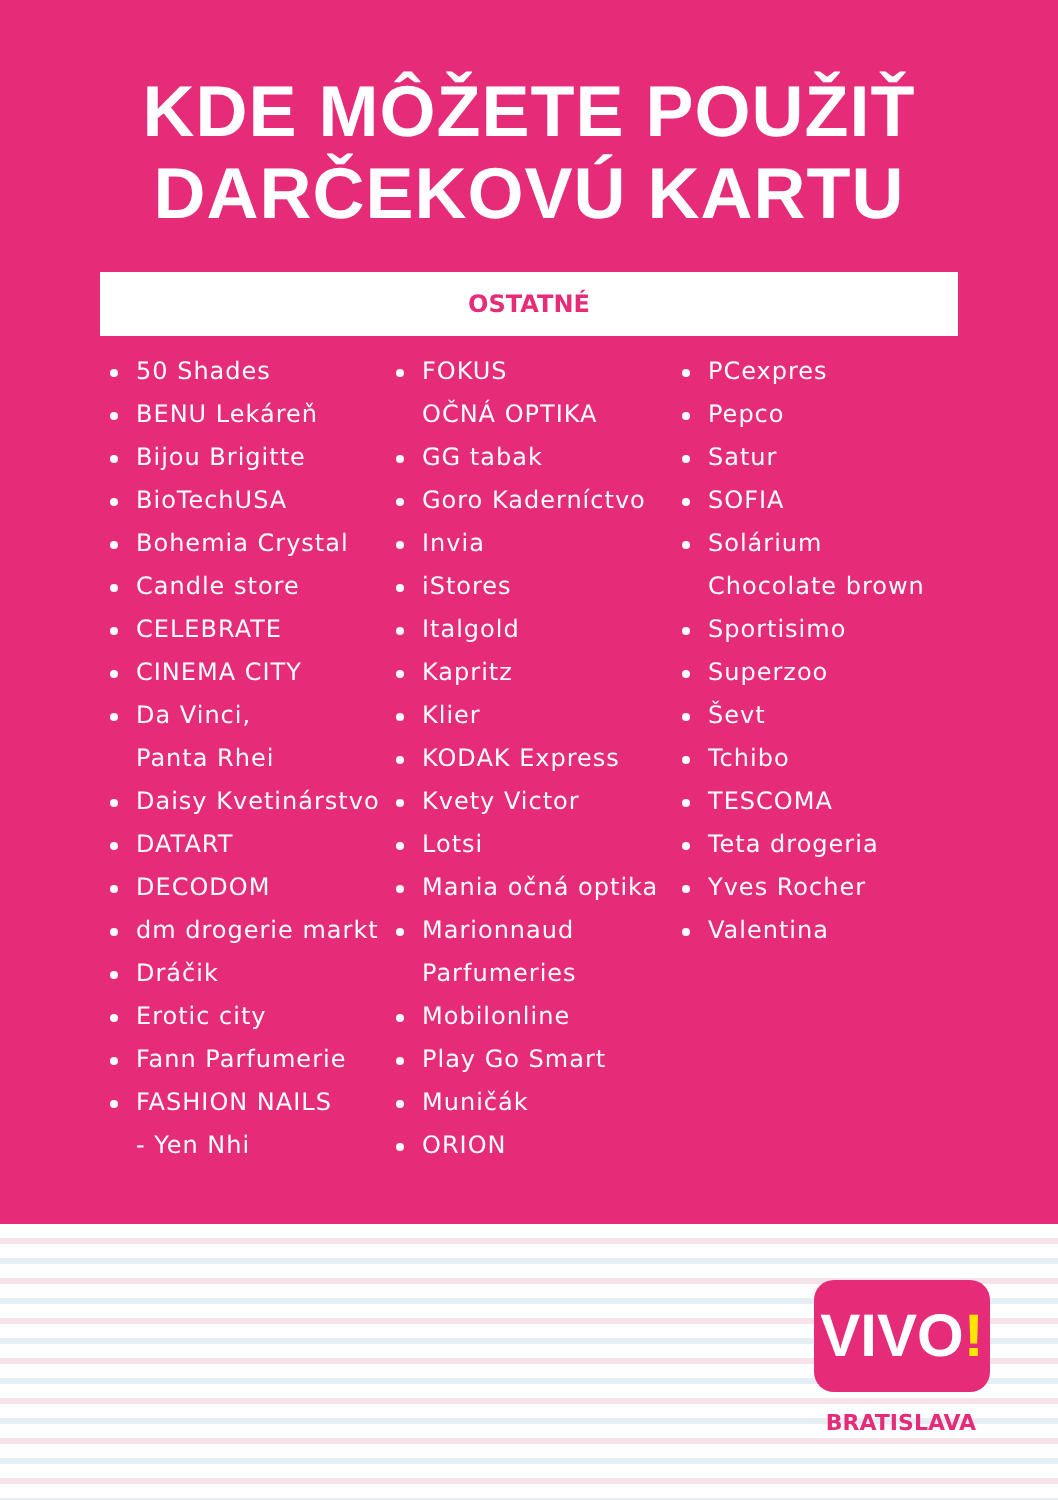KDE MÔŽETE POUŽIŤ
DARČEKOVÚ KARTU
OSTATNÉ
50 Shades
BENU Lekáreň
Bijou Brigitte
BioTechUSA
Bohemia Crystal
Candle store
CELEBRATE
CINEMA CITY
Da Vinci,
Panta Rhei
Daisy Kvetinárstvo
DATART
DECODOM
dm drogerie markt
Dráčik
Erotic city
Fann Parfumerie
FASHION NAILS
- Yen Nhi
FOKUS
OČNÁ OPTIKA
GG tabak
Goro Kaderníctvo
Invia
iStores
Italgold
Kapritz
Klier
KODAK Express
Kvety Victor
Lotsi
Mania očná optika
Marionnaud
Parfumeries
Mobilonline
Play Go Smart
Muničák
ORION
PCexpres
Pepco
Satur
SOFIA
Solárium
Chocolate brown
Sportisimo
Superzoo
Ševt
Tchibo
TESCOMA
Teta drogeria
Yves Rocher
Valentina
VIVO!
BRATISLAVA